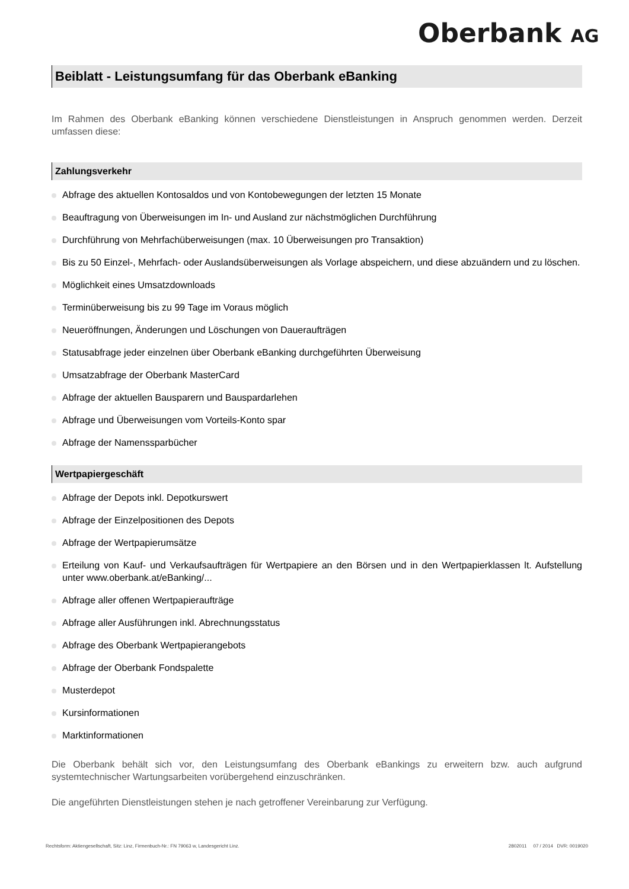Oberbank AG
Beiblatt - Leistungsumfang für das Oberbank eBanking
Im Rahmen des Oberbank eBanking können verschiedene Dienstleistungen in Anspruch genommen werden. Derzeit umfassen diese:
Zahlungsverkehr
Abfrage des aktuellen Kontosaldos und von Kontobewegungen der letzten 15 Monate
Beauftragung von Überweisungen im In- und Ausland zur nächstmöglichen Durchführung
Durchführung von Mehrfachüberweisungen (max. 10 Überweisungen pro Transaktion)
Bis zu 50 Einzel-, Mehrfach- oder Auslandsüberweisungen als Vorlage abspeichern, und diese abzuändern und zu löschen.
Möglichkeit eines Umsatzdownloads
Terminüberweisung bis zu 99 Tage im Voraus möglich
Neueröffnungen, Änderungen und Löschungen von Daueraufträgen
Statusabfrage jeder einzelnen über Oberbank eBanking durchgeführten Überweisung
Umsatzabfrage der Oberbank MasterCard
Abfrage der aktuellen Bausparern und Bauspardarlehen
Abfrage und Überweisungen vom Vorteils-Konto spar
Abfrage der Namenssparbücher
Wertpapiergeschäft
Abfrage der Depots inkl. Depotkurswert
Abfrage der Einzelpositionen des Depots
Abfrage der Wertpapierumsätze
Erteilung von Kauf- und Verkaufsaufträgen für Wertpapiere an den Börsen und in den Wertpapierklassen lt. Aufstellung unter www.oberbank.at/eBanking/...
Abfrage aller offenen Wertpapieraufträge
Abfrage aller Ausführungen inkl. Abrechnungsstatus
Abfrage des Oberbank Wertpapierangebots
Abfrage der Oberbank Fondspalette
Musterdepot
Kursinformationen
Marktinformationen
Die Oberbank behält sich vor, den Leistungsumfang des Oberbank eBankings zu erweitern bzw. auch aufgrund systemtechnischer Wartungsarbeiten vorübergehend einzuschränken.
Die angeführten Dienstleistungen stehen je nach getroffener Vereinbarung zur Verfügung.
Rechtsform: Aktiengesellschaft, Sitz: Linz, Firmenbuch-Nr.: FN 79063 w, Landesgericht Linz. 2802011 07 / 2014 DVR: 0019020